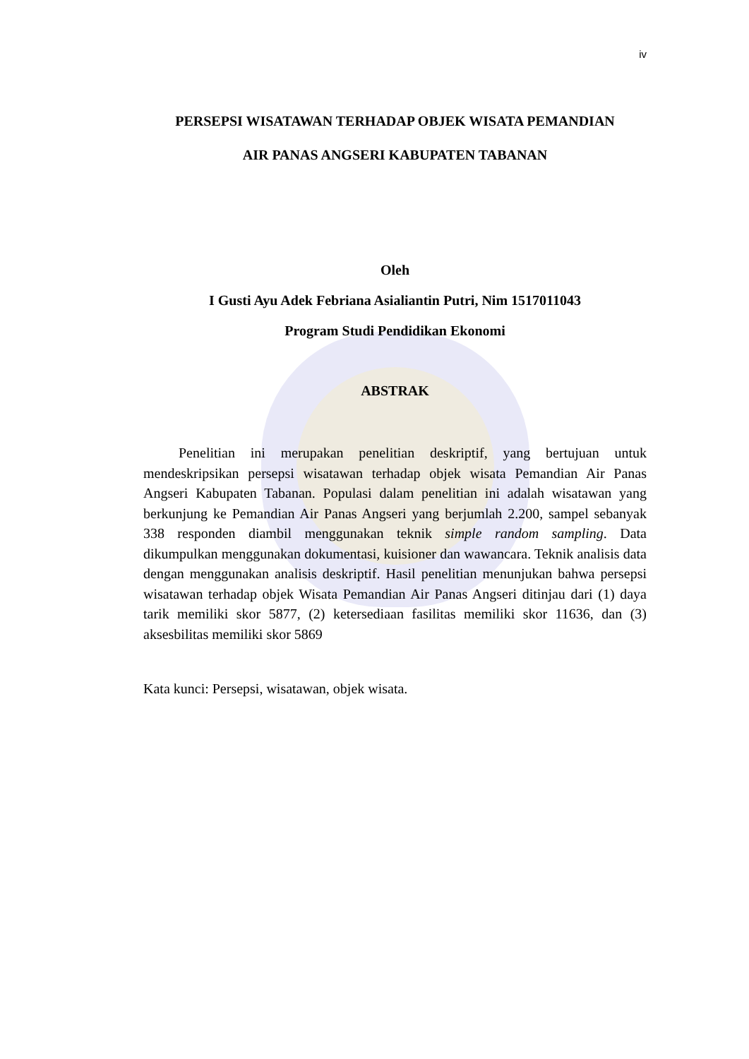iv
PERSEPSI WISATAWAN TERHADAP OBJEK WISATA PEMANDIAN
AIR PANAS ANGSERI KABUPATEN TABANAN
Oleh
I Gusti Ayu Adek Febriana Asialiantin Putri, Nim 1517011043
Program Studi Pendidikan Ekonomi
ABSTRAK
Penelitian ini merupakan penelitian deskriptif, yang bertujuan untuk mendeskripsikan persepsi wisatawan terhadap objek wisata Pemandian Air Panas Angseri Kabupaten Tabanan. Populasi dalam penelitian ini adalah wisatawan yang berkunjung ke Pemandian Air Panas Angseri yang berjumlah 2.200, sampel sebanyak 338 responden diambil menggunakan teknik simple random sampling. Data dikumpulkan menggunakan dokumentasi, kuisioner dan wawancara. Teknik analisis data dengan menggunakan analisis deskriptif. Hasil penelitian menunjukan bahwa persepsi wisatawan terhadap objek Wisata Pemandian Air Panas Angseri ditinjau dari (1) daya tarik memiliki skor 5877, (2) ketersediaan fasilitas memiliki skor 11636, dan (3) aksesbilitas memiliki skor 5869
Kata kunci: Persepsi, wisatawan, objek wisata.